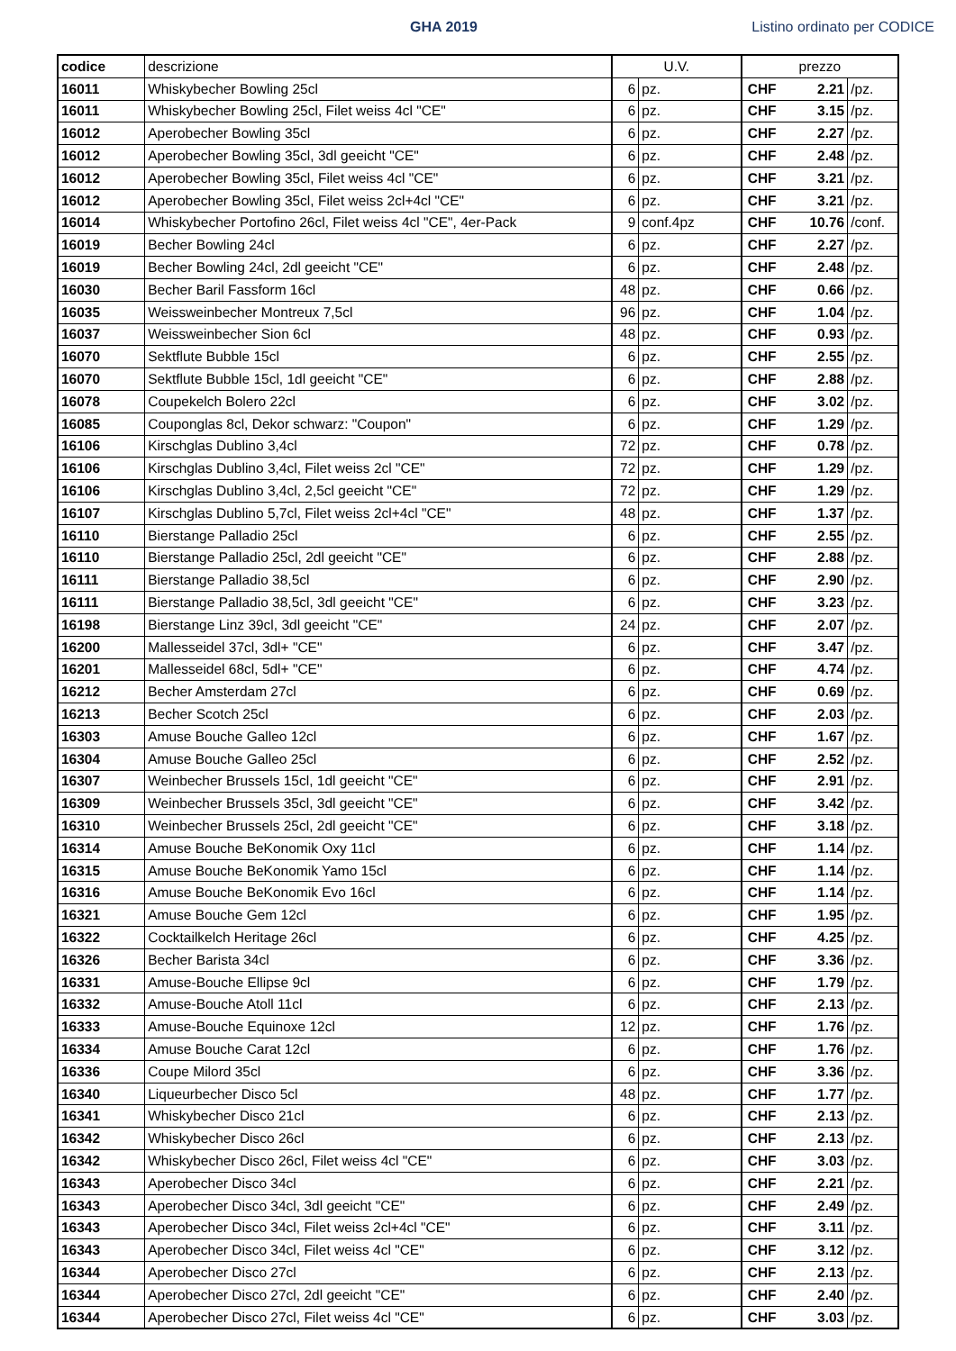GHA 2019 Listino ordinato per CODICE
| codice | descrizione | U.V. | | prezzo | | |
| --- | --- | --- | --- | --- | --- | --- |
| 16011 | Whiskybecher Bowling 25cl | 6 | pz. | CHF | 2.21 | /pz. |
| 16011 | Whiskybecher Bowling 25cl, Filet weiss 4cl "CE" | 6 | pz. | CHF | 3.15 | /pz. |
| 16012 | Aperobecher Bowling 35cl | 6 | pz. | CHF | 2.27 | /pz. |
| 16012 | Aperobecher Bowling 35cl, 3dl geeicht "CE" | 6 | pz. | CHF | 2.48 | /pz. |
| 16012 | Aperobecher Bowling 35cl, Filet weiss 4cl "CE" | 6 | pz. | CHF | 3.21 | /pz. |
| 16012 | Aperobecher Bowling 35cl, Filet weiss 2cl+4cl "CE" | 6 | pz. | CHF | 3.21 | /pz. |
| 16014 | Whiskybecher Portofino 26cl, Filet weiss 4cl "CE", 4er-Pack | 9 | conf.4pz | CHF | 10.76 | /conf. |
| 16019 | Becher Bowling 24cl | 6 | pz. | CHF | 2.27 | /pz. |
| 16019 | Becher Bowling 24cl, 2dl geeicht "CE" | 6 | pz. | CHF | 2.48 | /pz. |
| 16030 | Becher Baril Fassform 16cl | 48 | pz. | CHF | 0.66 | /pz. |
| 16035 | Weissweinbecher Montreux 7,5cl | 96 | pz. | CHF | 1.04 | /pz. |
| 16037 | Weissweinbecher Sion 6cl | 48 | pz. | CHF | 0.93 | /pz. |
| 16070 | Sektflute Bubble 15cl | 6 | pz. | CHF | 2.55 | /pz. |
| 16070 | Sektflute Bubble 15cl, 1dl geeicht "CE" | 6 | pz. | CHF | 2.88 | /pz. |
| 16078 | Coupekelch Bolero 22cl | 6 | pz. | CHF | 3.02 | /pz. |
| 16085 | Couponglas 8cl, Dekor schwarz: "Coupon" | 6 | pz. | CHF | 1.29 | /pz. |
| 16106 | Kirschglas Dublino 3,4cl | 72 | pz. | CHF | 0.78 | /pz. |
| 16106 | Kirschglas Dublino 3,4cl, Filet weiss 2cl "CE" | 72 | pz. | CHF | 1.29 | /pz. |
| 16106 | Kirschglas Dublino 3,4cl, 2,5cl geeicht "CE" | 72 | pz. | CHF | 1.29 | /pz. |
| 16107 | Kirschglas Dublino 5,7cl, Filet weiss 2cl+4cl "CE" | 48 | pz. | CHF | 1.37 | /pz. |
| 16110 | Bierstange Palladio 25cl | 6 | pz. | CHF | 2.55 | /pz. |
| 16110 | Bierstange Palladio 25cl, 2dl geeicht "CE" | 6 | pz. | CHF | 2.88 | /pz. |
| 16111 | Bierstange Palladio 38,5cl | 6 | pz. | CHF | 2.90 | /pz. |
| 16111 | Bierstange Palladio 38,5cl, 3dl geeicht "CE" | 6 | pz. | CHF | 3.23 | /pz. |
| 16198 | Bierstange Linz 39cl, 3dl geeicht "CE" | 24 | pz. | CHF | 2.07 | /pz. |
| 16200 | Mallesseidel 37cl, 3dl+ "CE" | 6 | pz. | CHF | 3.47 | /pz. |
| 16201 | Mallesseidel 68cl, 5dl+ "CE" | 6 | pz. | CHF | 4.74 | /pz. |
| 16212 | Becher Amsterdam 27cl | 6 | pz. | CHF | 0.69 | /pz. |
| 16213 | Becher Scotch 25cl | 6 | pz. | CHF | 2.03 | /pz. |
| 16303 | Amuse Bouche Galleo 12cl | 6 | pz. | CHF | 1.67 | /pz. |
| 16304 | Amuse Bouche Galleo 25cl | 6 | pz. | CHF | 2.52 | /pz. |
| 16307 | Weinbecher Brussels 15cl, 1dl geeicht "CE" | 6 | pz. | CHF | 2.91 | /pz. |
| 16309 | Weinbecher Brussels 35cl, 3dl geeicht "CE" | 6 | pz. | CHF | 3.42 | /pz. |
| 16310 | Weinbecher Brussels 25cl, 2dl geeicht "CE" | 6 | pz. | CHF | 3.18 | /pz. |
| 16314 | Amuse Bouche BeKonomik Oxy 11cl | 6 | pz. | CHF | 1.14 | /pz. |
| 16315 | Amuse Bouche BeKonomik Yamo 15cl | 6 | pz. | CHF | 1.14 | /pz. |
| 16316 | Amuse Bouche BeKonomik Evo 16cl | 6 | pz. | CHF | 1.14 | /pz. |
| 16321 | Amuse Bouche Gem 12cl | 6 | pz. | CHF | 1.95 | /pz. |
| 16322 | Cocktailkelch Heritage 26cl | 6 | pz. | CHF | 4.25 | /pz. |
| 16326 | Becher Barista 34cl | 6 | pz. | CHF | 3.36 | /pz. |
| 16331 | Amuse-Bouche Ellipse 9cl | 6 | pz. | CHF | 1.79 | /pz. |
| 16332 | Amuse-Bouche Atoll 11cl | 6 | pz. | CHF | 2.13 | /pz. |
| 16333 | Amuse-Bouche Equinoxe 12cl | 12 | pz. | CHF | 1.76 | /pz. |
| 16334 | Amuse Bouche Carat 12cl | 6 | pz. | CHF | 1.76 | /pz. |
| 16336 | Coupe Milord 35cl | 6 | pz. | CHF | 3.36 | /pz. |
| 16340 | Liqueurbecher Disco 5cl | 48 | pz. | CHF | 1.77 | /pz. |
| 16341 | Whiskybecher Disco 21cl | 6 | pz. | CHF | 2.13 | /pz. |
| 16342 | Whiskybecher Disco 26cl | 6 | pz. | CHF | 2.13 | /pz. |
| 16342 | Whiskybecher Disco 26cl, Filet weiss 4cl "CE" | 6 | pz. | CHF | 3.03 | /pz. |
| 16343 | Aperobecher Disco 34cl | 6 | pz. | CHF | 2.21 | /pz. |
| 16343 | Aperobecher Disco 34cl, 3dl geeicht "CE" | 6 | pz. | CHF | 2.49 | /pz. |
| 16343 | Aperobecher Disco 34cl, Filet weiss 2cl+4cl "CE" | 6 | pz. | CHF | 3.11 | /pz. |
| 16343 | Aperobecher Disco 34cl, Filet weiss 4cl "CE" | 6 | pz. | CHF | 3.12 | /pz. |
| 16344 | Aperobecher Disco 27cl | 6 | pz. | CHF | 2.13 | /pz. |
| 16344 | Aperobecher Disco 27cl, 2dl geeicht "CE" | 6 | pz. | CHF | 2.40 | /pz. |
| 16344 | Aperobecher Disco 27cl, Filet weiss 4cl "CE" | 6 | pz. | CHF | 3.03 | /pz. |